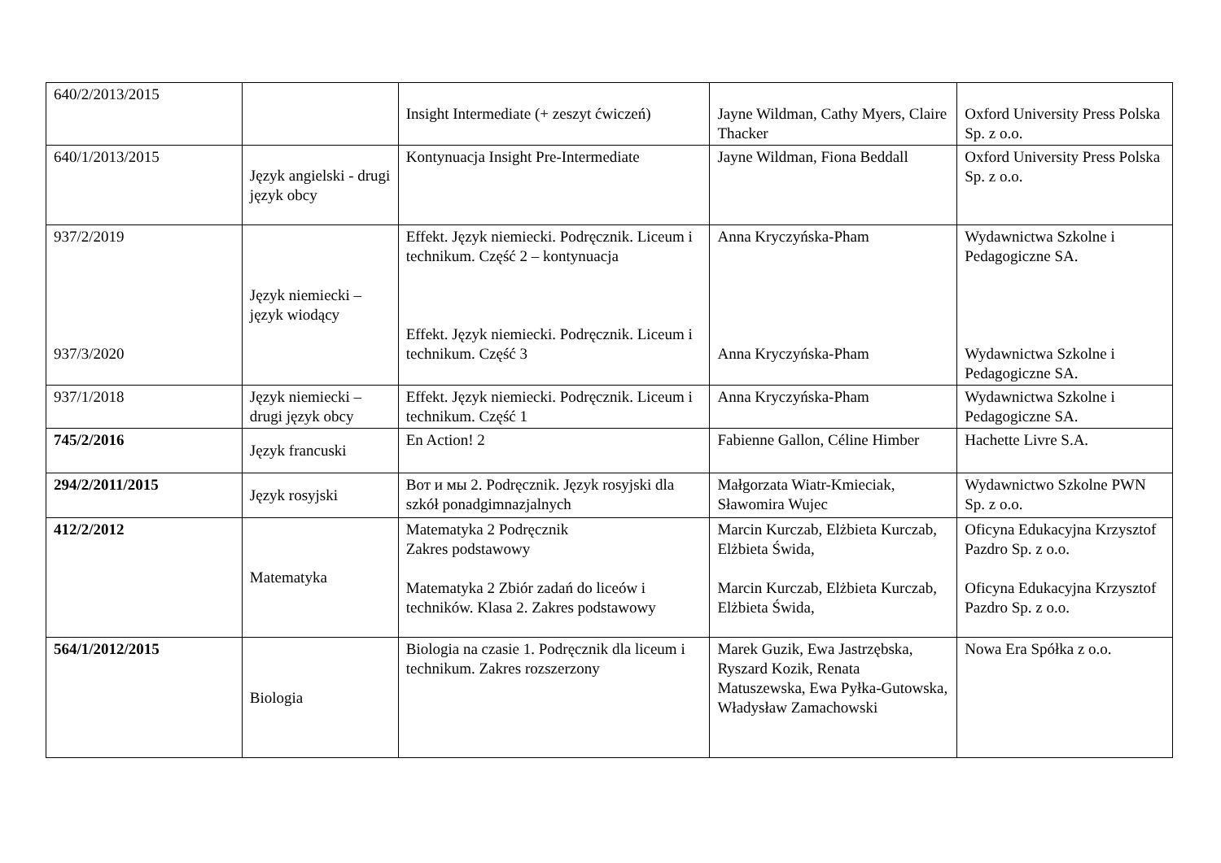| 640/2/2013/2015 | | Insight Intermediate (+ zeszyt ćwiczeń) | Jayne Wildman, Cathy Myers, Claire Thacker | Oxford University Press Polska Sp. z o.o. |
| 640/1/2013/2015 | Język angielski - drugi język obcy | Kontynuacja Insight Pre-Intermediate | Jayne Wildman, Fiona Beddall | Oxford University Press Polska Sp. z o.o. |
| 937/2/2019 937/3/2020 | Język niemiecki – język wiodący | Effekt. Język niemiecki. Podręcznik. Liceum i technikum. Część 2 – kontynuacja Effekt. Język niemiecki. Podręcznik. Liceum i technikum. Część 3 | Anna Kryczyńska-Pham Anna Kryczyńska-Pham | Wydawnictwa Szkolne i Pedagogiczne SA. Wydawnictwa Szkolne i Pedagogiczne SA. |
| 937/1/2018 | Język niemiecki – drugi język obcy | Effekt. Język niemiecki. Podręcznik. Liceum i technikum. Część 1 | Anna Kryczyńska-Pham | Wydawnictwa Szkolne i Pedagogiczne SA. |
| 745/2/2016 | Język francuski | En Action! 2 | Fabienne Gallon, Céline Himber | Hachette Livre S.A. |
| 294/2/2011/2015 | Język rosyjski | Вот и мы 2. Podręcznik. Język rosyjski dla szkół ponadgimnazjalnych | Małgorzata Wiatr-Kmieciak, Sławomira Wujec | Wydawnictwo Szkolne PWN Sp. z o.o. |
| 412/2/2012 | Matematyka | Matematyka 2 Podręcznik Zakres podstawowy Matematyka 2 Zbiór zadań do liceów i techników. Klasa 2. Zakres podstawowy | Marcin Kurczab, Elżbieta Kurczab, Elżbieta Świda, Marcin Kurczab, Elżbieta Kurczab, Elżbieta Świda, | Oficyna Edukacyjna Krzysztof Pazdro Sp. z o.o. Oficyna Edukacyjna Krzysztof Pazdro Sp. z o.o. |
| 564/1/2012/2015 | Biologia | Biologia na czasie 1. Podręcznik dla liceum i technikum. Zakres rozszerzony | Marek Guzik, Ewa Jastrzębska, Ryszard Kozik, Renata Matuszewska, Ewa Pyłka-Gutowska, Władysław Zamachowski | Nowa Era Spółka z o.o. |